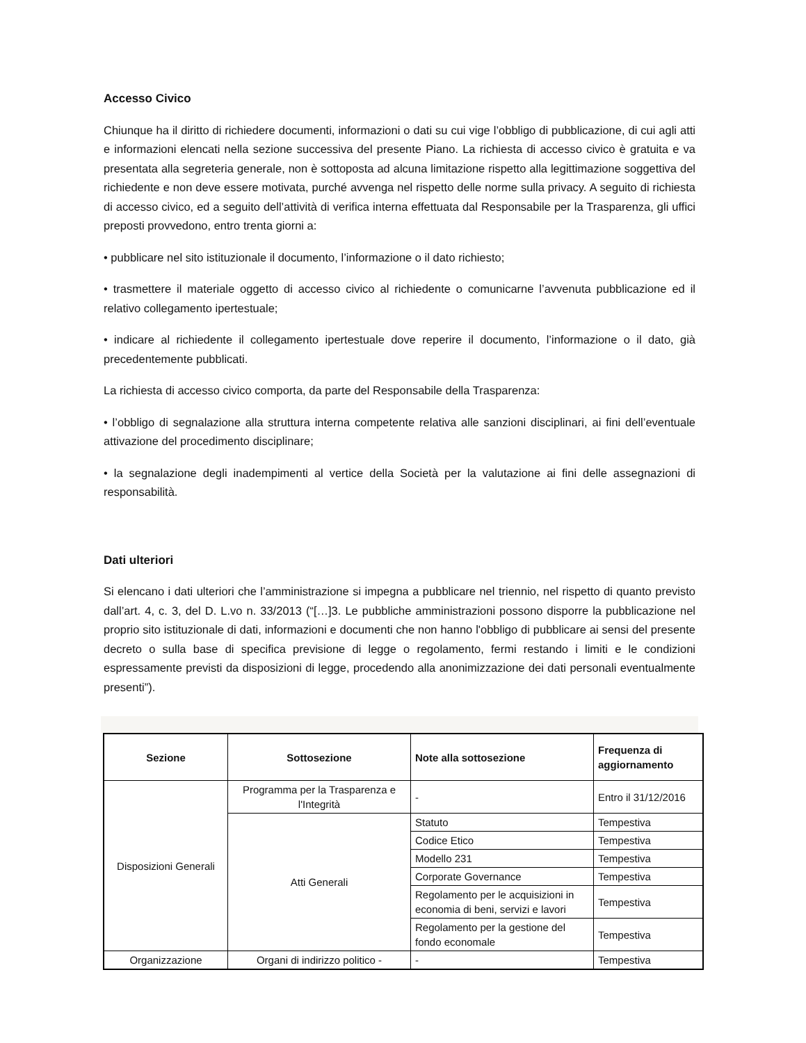Accesso Civico
Chiunque ha il diritto di richiedere documenti, informazioni o dati su cui vige l’obbligo di pubblicazione, di cui agli atti e informazioni elencati nella sezione successiva del presente Piano. La richiesta di accesso civico è gratuita e va presentata alla segreteria generale, non è sottoposta ad alcuna limitazione rispetto alla legittimazione soggettiva del richiedente e non deve essere motivata, purché avvenga nel rispetto delle norme sulla privacy. A seguito di richiesta di accesso civico, ed a seguito dell’attività di verifica interna effettuata dal Responsabile per la Trasparenza, gli uffici preposti provvedono, entro trenta giorni a:
• pubblicare nel sito istituzionale il documento, l’informazione o il dato richiesto;
• trasmettere il materiale oggetto di accesso civico al richiedente o comunicarne l’avvenuta pubblicazione ed il relativo collegamento ipertestuale;
• indicare al richiedente il collegamento ipertestuale dove reperire il documento, l’informazione o il dato, già precedentemente pubblicati.
La richiesta di accesso civico comporta, da parte del Responsabile della Trasparenza:
• l’obbligo di segnalazione alla struttura interna competente relativa alle sanzioni disciplinari, ai fini dell’eventuale attivazione del procedimento disciplinare;
• la segnalazione degli inadempimenti al vertice della Società per la valutazione ai fini delle assegnazioni di responsabilità.
Dati ulteriori
Si elencano i dati ulteriori che l’amministrazione si impegna a pubblicare nel triennio, nel rispetto di quanto previsto dall’art. 4, c. 3, del D. L.vo n. 33/2013 (“[…]3. Le pubbliche amministrazioni possono disporre la pubblicazione nel proprio sito istituzionale di dati, informazioni e documenti che non hanno l'obbligo di pubblicare ai sensi del presente decreto o sulla base di specifica previsione di legge o regolamento, fermi restando i limiti e le condizioni espressamente previsti da disposizioni di legge, procedendo alla anonimizzazione dei dati personali eventualmente presenti”).
| Sezione | Sottosezione | Note alla sottosezione | Frequenza di aggiornamento |
| --- | --- | --- | --- |
| Disposizioni Generali | Programma per la Trasparenza e l'Integrità | - | Entro il 31/12/2016 |
| | Atti Generali | Statuto | Tempestiva |
| | | Codice Etico | Tempestiva |
| | | Modello 231 | Tempestiva |
| | | Corporate Governance | Tempestiva |
| | | Regolamento per le acquisizioni in economia di beni, servizi e lavori | Tempestiva |
| | | Regolamento per la gestione del fondo economale | Tempestiva |
| Organizzazione | Organi di indirizzo politico - | - | Tempestiva |